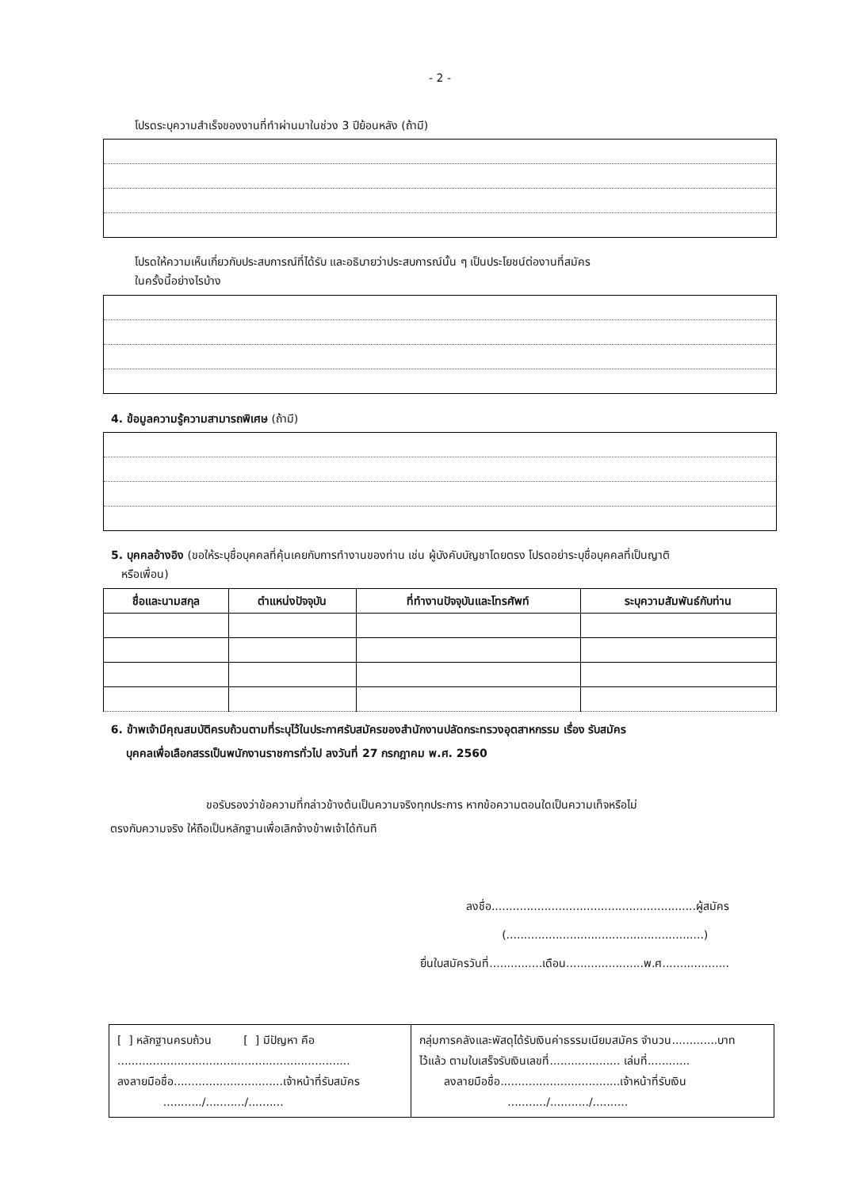- 2 -
โปรดระบุความสำเร็จของงานที่ทำผ่านมาในช่วง 3 ปีย้อนหลัง (ถ้ามี)
โปรดให้ความเห็นเกี่ยวกับประสบการณ์ที่ได้รับ และอธิบายว่าประสบการณ์นั้น ๆ เป็นประโยชน์ต่องานที่สมัคร
ในครั้งนี้อย่างไรบ้าง
4. ข้อมูลความรู้ความสามารถพิเศษ (ถ้ามี)
5. บุคคลอ้างอิง (ขอให้ระบุชื่อบุคคลที่คุ้นเคยกับการทำงานของท่าน เช่น ผู้บังคับบัญชาโดยตรง โปรดอย่าระบุชื่อบุคคลที่เป็นญาติ
หรือเพื่อน)
| ชื่อและนามสกุล | ตำแหน่งปัจจุบัน | ที่ทำงานปัจจุบันและโทรศัพท์ | ระบุความสัมพันธ์กับท่าน |
| --- | --- | --- | --- |
6. ข้าพเจ้ามีคุณสมบัติครบถ้วนตามที่ระบุไว้ในประกาศรับสมัครของสำนักงานปลัดกระทรวงอุตสาหกรรม เรื่อง รับสมัคร
บุคคลเพื่อเลือกสรรเป็นพนักงานราชการทั่วไป ลงวันที่ 27 กรกฎาคม พ.ศ. 2560
ขอรับรองว่าข้อความที่กล่าวข้างต้นเป็นความจริงทุกประการ หากข้อความตอนใดเป็นความเท็จหรือไม่
ตรงกับความจริง ให้ถือเป็นหลักฐานเพื่อเลิกจ้างข้าพเจ้าได้ทันที
ลงชื่อ..........................................................ผู้สมัคร
(........................................................)
ยื่นใบสมัครวันที่...............เดือน......................พ.ศ...................
| [ ] หลักฐานครบถ้วน [ ] มีปัญหา คือ .................................................................. ลงลายมือชื่อ...............................เจ้าหน้าที่รับสมัคร .........../.........../.......... | กลุ่มการคลังและพัสดุได้รับเงินค่าธรรมเนียมสมัคร จำนวน.............บาท ไว้แล้ว ตามใบเสร็จรับเงินเลขที่.................... เล่มที่............ ลงลายมือชื่อ..................................เจ้าหน้าที่รับเงิน .........../.........../.......... |